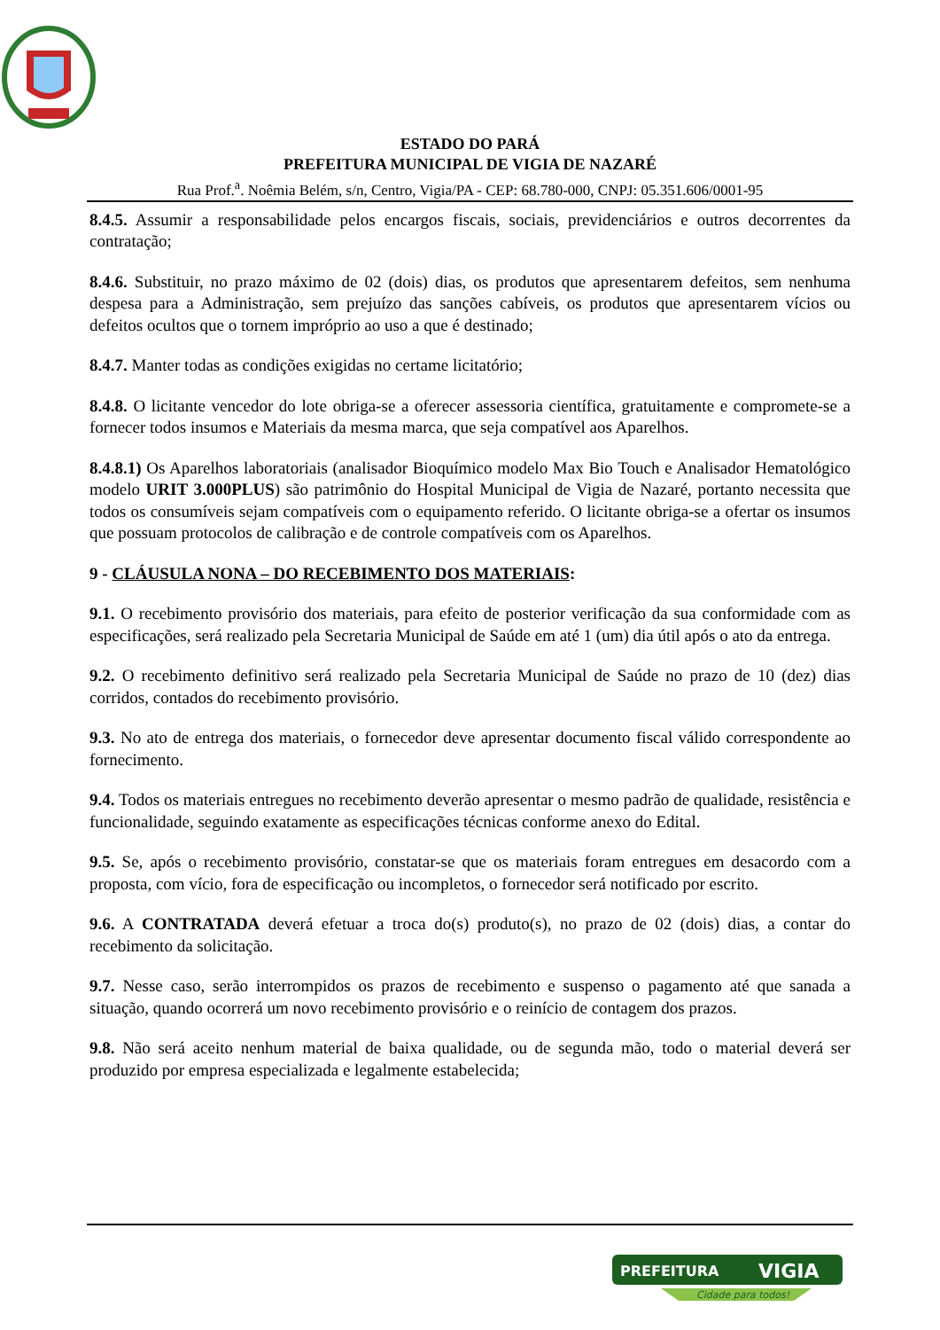ESTADO DO PARÁ
PREFEITURA MUNICIPAL DE VIGIA DE NAZARÉ
Rua Prof.<sup>a</sup>. Noêmia Belém, s/n, Centro, Vigia/PA - CEP: 68.780-000, CNPJ: 05.351.606/0001-95
8.4.5. Assumir a responsabilidade pelos encargos fiscais, sociais, previdenciários e outros decorrentes da contratação;
8.4.6. Substituir, no prazo máximo de 02 (dois) dias, os produtos que apresentarem defeitos, sem nenhuma despesa para a Administração, sem prejuízo das sanções cabíveis, os produtos que apresentarem vícios ou defeitos ocultos que o tornem impróprio ao uso a que é destinado;
8.4.7. Manter todas as condições exigidas no certame licitatório;
8.4.8. O licitante vencedor do lote obriga-se a oferecer assessoria científica, gratuitamente e compromete-se a fornecer todos insumos e Materiais da mesma marca, que seja compatível aos Aparelhos.
8.4.8.1) Os Aparelhos laboratoriais (analisador Bioquímico modelo Max Bio Touch e Analisador Hematológico modelo URIT 3.000PLUS) são patrimônio do Hospital Municipal de Vigia de Nazaré, portanto necessita que todos os consumíveis sejam compatíveis com o equipamento referido. O licitante obriga-se a ofertar os insumos que possuam protocolos de calibração e de controle compatíveis com os Aparelhos.
9 - CLÁUSULA NONA – DO RECEBIMENTO DOS MATERIAIS:
9.1. O recebimento provisório dos materiais, para efeito de posterior verificação da sua conformidade com as especificações, será realizado pela Secretaria Municipal de Saúde em até 1 (um) dia útil após o ato da entrega.
9.2. O recebimento definitivo será realizado pela Secretaria Municipal de Saúde no prazo de 10 (dez) dias corridos, contados do recebimento provisório.
9.3. No ato de entrega dos materiais, o fornecedor deve apresentar documento fiscal válido correspondente ao fornecimento.
9.4. Todos os materiais entregues no recebimento deverão apresentar o mesmo padrão de qualidade, resistência e funcionalidade, seguindo exatamente as especificações técnicas conforme anexo do Edital.
9.5. Se, após o recebimento provisório, constatar-se que os materiais foram entregues em desacordo com a proposta, com vício, fora de especificação ou incompletos, o fornecedor será notificado por escrito.
9.6. A CONTRATADA deverá efetuar a troca do(s) produto(s), no prazo de 02 (dois) dias, a contar do recebimento da solicitação.
9.7. Nesse caso, serão interrompidos os prazos de recebimento e suspenso o pagamento até que sanada a situação, quando ocorrerá um novo recebimento provisório e o reinício de contagem dos prazos.
9.8. Não será aceito nenhum material de baixa qualidade, ou de segunda mão, todo o material deverá ser produzido por empresa especializada e legalmente estabelecida;
PREFEITURA
VIGIA
Cidade para todos!